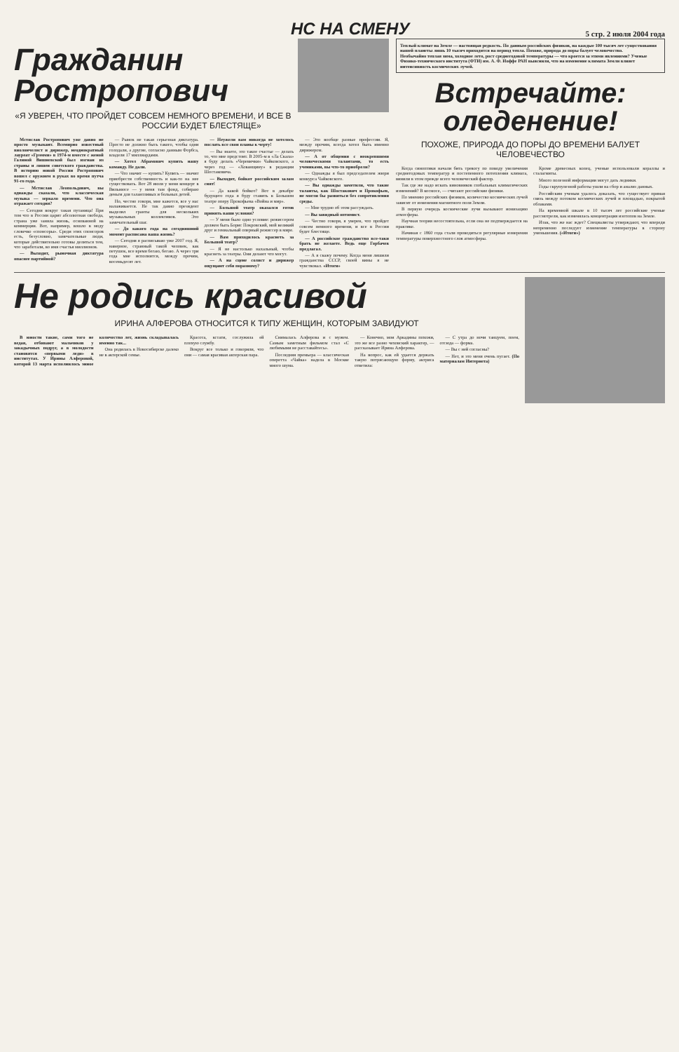НС НА СМЕНУ
5 стр. 2 июля 2004 года
Гражданин Ростропович
«Я УВЕРЕН, ЧТО ПРОЙДЕТ СОВСЕМ НЕМНОГО ВРЕМЕНИ, И ВСЕ В РОССИИ БУДЕТ БЛЕСТЯЩЕ»
Мстислав Ростропович уже давно не просто музыкант. Всемирно известный виолончелист и дирижер, неоднократный лауреат «Грэмми» в 1974-м вместе с женой Галиной Вишневской был изгнан из страны и лишен советского гражданства. В историю новой России Ростропович вошел с оружием в руках во время путча 91-го года.
— Мстислав Леопольдович, вы однажды сказали, что классическая музыка — зеркало времени. Что она отражает сегодня?
— Сегодня вокруг такая путаница! При том что в России царит абсолютная свобода, страна уже заняла жизнь, основанной на коммерции. Вот, например, вошло в моду словечко «спонсоры». Среди этих спонсоров есть, безусловно, замечательные люди, которые действительно готовы делиться тем, что заработали, во имя счастья миллионов.
— Выходит, рыночная диктатура опаснее партийной?
— Рынок не такая серьезная диктатура. Просто не должно быть такого, чтобы одни голодали, а другие, согласно данным Форбса, владели 17 миллиардами.
— Хотел Абрамович купить нашу команду. Не дали.
— Что значит — купить? Купить — значит приобрести собственность и как-то на нее существовать. Вот 28 июля у меня концерт в Вильнюсе — у меня там фонд, собираю деньги для талантливых и больных детей.
Но, честно говоря, мне кажется, все у нас налаживается. Не так давно президент выделил гранты для нескольких музыкальных коллективов. Это замечательный шаг.
— До какого года на сегодняшний момент расписана ваша жизнь?
— Сегодня я расписываю уже 2007 год. Я, наверное, странный такой человек, как петушок, все время бегаю, бегаю. А через три года мне исполнится, между прочим, восемьдесят лет.
— Неужели вам никогда не хотелось послать все свои планы к черту!
— Вы знаете, это такое счастье — делать то, что мне предстоит. В 2005-м в «Ла Скала» я буду делать «Черевички» Чайковского, а через год — «Хованщину» в редакции Шостаковича.
— Выходит, бойкот российским залам снят!
— Да какой бойкот? Вот в декабре будущего года я буду ставить в Большом театре оперу Прокофьева «Война и мир».
— Большой театр оказался готов принять ваши условия?
— У меня было одно условие: режиссером должен быть Борис Покровский, мой великий друг и гениальный оперный режиссер в мире.
— Вам приходилось краснеть за Большой театр?
— Я не настолько нахальный, чтобы краснеть за театры. Они делают что могут.
— А на сцене солист и дирижер ощущают себя поразному?
— Это вообще разные профессии. Я, между прочим, всегда хотел быть именно дирижером.
— А от общения с неокрепшими человеческими талантами, то есть учениками, вы что-то приобрели?
— Однажды я был председателем жюри конкурса Чайковского.
— Вы однажды заметили, что такие таланты, как Шостакович и Прокофьев, не могли бы развиться без сопротивления среды.
— Мне трудно об этом рассуждать.
— Вы завидный оптимист.
— Честно говоря, я уверен, что пройдет совсем немного времени, и все в России будет блестяще.
— А российское гражданство все-таки брать не желаете. Ведь еще Горбачев предлагал.
— А я скажу почему. Когда меня лишили гражданства СССР, своей вины я не чувствовал. «Итоги»
Теплый климат на Земле — настоящая редкость. По данным российских физиков, на каждые 100 тысяч лет существования нашей планеты лишь 10 тысяч приходится на период тепла. Похоже, природа до поры балует человечество.
Необычайно теплая зима, холодное лето, рост среднегодовой температуры — что кроется за этими явлениями? Ученые Физико-технического института (ФТИ) им. А. Ф. Иоффе РАН выяснили, что на изменение климата Земли влияет интенсивность космических лучей.
Встречайте: оледенение!
ПОХОЖЕ, ПРИРОДА ДО ПОРЫ ДО ВРЕМЕНИ БАЛУЕТ ЧЕЛОВЕЧЕСТВО
Когда синоптики начали бить тревогу по поводу увеличения среднегодовых температур и постепенного потепления климата, винили в этом прежде всего человеческий фактор.
Так где же надо искать виновников глобальных климатических изменений? В космосе, — считают российские физики.
По мнению российских физиков, количество космических лучей зависит от изменения магнитного поля Земли.
В первую очередь космические лучи вызывают ионизацию атмосферы.
Научная теория несостоятельна, если она не подтверждается на практике.
Начиная с 1860 года стали проводиться регулярные измерения температуры поверхностного слоя атмосферы.
Кроме древесных колец, ученые использовали кораллы и сталагмиты.
Много полезной информации могут дать ледники.
Годы скрупулезной работы ушли на сбор и анализ данных.
Российским ученым удалось доказать, что существует прямая связь между потоком космических лучей и площадью, покрытой облаками.
На временной шкале в 10 тысяч лет российские ученые рассмотрели, как изменялась концентрация изотопов на Земле.
Итак, что же нас ждет? Специалисты утверждают, что впереди непременно последует изменение температуры в сторону уменьшения. («Итоги»)
Не родись красивой
ИРИНА АЛФЕРОВА ОТНОСИТСЯ К ТИПУ ЖЕНЩИН, КОТОРЫМ ЗАВИДУЮТ
В юности такие, сами того не ведая, отбивают мальчиков у закадычных подруг, а в молодости становятся «первыми леди» в институтах. У Ирины Алферовой, которой 13 марта исполнилось энное количество лет, жизнь складывалась именно так...
Она родилась в Новосибирске далеко не в актерской семье.
Красота, кстати, сослужила ей плохую службу.
Вокруг все только и говорили, что они — самая красивая актерская пара.
Снималась Алферова и с мужем. Самым заметным фильмом стал «С любимыми не расставайтесь».
Последняя премьера — классическая оперетта «Чайка» надела в Москве много шума.
— Конечно, мои Аркадины похожи, это же все разно чеховский характер, — рассказывает Ирина Алферова.
На вопрос, как ей удается держать такую потрясающую форму, актриса ответила:
— С утра до ночи танцуем, поем, отсюда — форма.
— Вы с ней согласны?
— Нет, и это меня очень пугает. (По материалам Интернета)